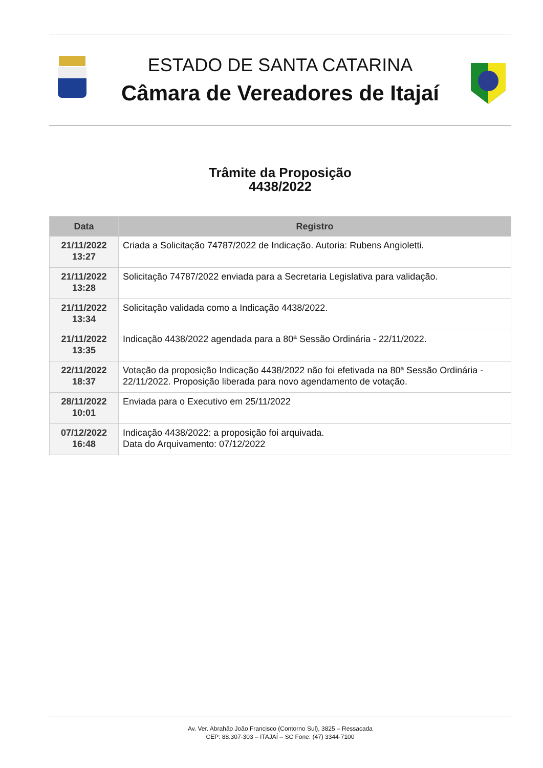ESTADO DE SANTA CATARINA
Câmara de Vereadores de Itajaí
Trâmite da Proposição
4438/2022
| Data | Registro |
| --- | --- |
| 21/11/2022 13:27 | Criada a Solicitação 74787/2022 de Indicação. Autoria: Rubens Angioletti. |
| 21/11/2022 13:28 | Solicitação 74787/2022 enviada para a Secretaria Legislativa para validação. |
| 21/11/2022 13:34 | Solicitação validada como a Indicação 4438/2022. |
| 21/11/2022 13:35 | Indicação 4438/2022 agendada para a 80ª Sessão Ordinária - 22/11/2022. |
| 22/11/2022 18:37 | Votação da proposição Indicação 4438/2022 não foi efetivada na 80ª Sessão Ordinária - 22/11/2022. Proposição liberada para novo agendamento de votação. |
| 28/11/2022 10:01 | Enviada para o Executivo em 25/11/2022 |
| 07/12/2022 16:48 | Indicação 4438/2022: a proposição foi arquivada. Data do Arquivamento: 07/12/2022 |
Av. Ver. Abrahão João Francisco (Contorno Sul), 3825 – Ressacada
CEP: 88.307-303 – ITAJAÍ – SC Fone: (47) 3344-7100